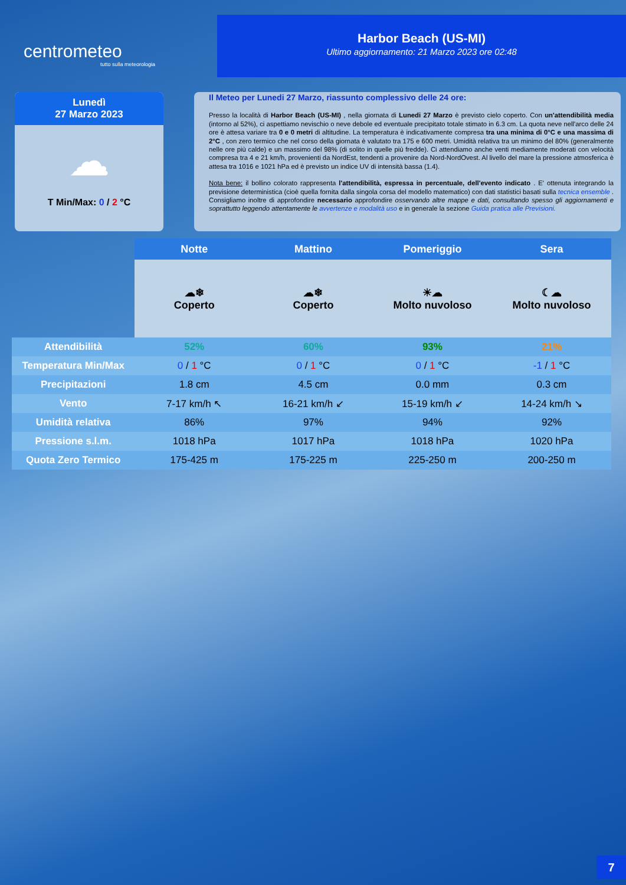centrometeo
tutto sulla meteorologia
Harbor Beach (US-MI)
Ultimo aggiornamento: 21 Marzo 2023 ore 02:48
Lunedì
27 Marzo 2023
☁
T Min/Max: 0 / 2 °C
Il Meteo per Lunedi 27 Marzo, riassunto complessivo delle 24 ore:
Presso la località di Harbor Beach (US-MI) , nella giornata di Lunedi 27 Marzo è previsto cielo coperto. Con un'attendibilità media (intorno al 52%), ci aspettiamo nevischio o neve debole ed eventuale precipitato totale stimato in 6.3 cm. La quota neve nell'arco delle 24 ore è attesa variare tra 0 e 0 metri di altitudine. La temperatura è indicativamente compresa tra una minima di 0°C e una massima di 2°C , con zero termico che nel corso della giornata è valutato tra 175 e 600 metri. Umidità relativa tra un minimo del 80% (generalmente nelle ore più calde) e un massimo del 98% (di solito in quelle più fredde). Ci attendiamo anche venti mediamente moderati con velocità compresa tra 4 e 21 km/h, provenienti da NordEst, tendenti a provenire da Nord-NordOvest. Al livello del mare la pressione atmosferica è attesa tra 1016 e 1021 hPa ed è previsto un indice UV di intensità bassa (1.4).
Nota bene: il bollino colorato rappresenta l'attendibilità, espressa in percentuale, dell'evento indicato . E' ottenuta integrando la previsione deterministica (cioè quella fornita dalla singola corsa del modello matematico) con dati statistici basati sulla tecnica ensemble . Consigliamo inoltre di approfondire necessario approfondire osservando altre mappe e dati, consultando spesso gli aggiornamenti e soprattutto leggendo attentamente le avvertenze e modalità uso e in generale la sezione Guida pratica alle Previsioni.
| | Notte | Mattino | Pomeriggio | Sera |
| | ☁❄ Coperto | ☁❄ Coperto | ☀☁ Molto nuvoloso | ☾☁ Molto nuvoloso |
| Attendibilità | 52% | 60% | 93% | 21% |
| Temperatura Min/Max | 0 / 1 °C | 0 / 1 °C | 0 / 1 °C | -1 / 1 °C |
| Precipitazioni | 1.8 cm | 4.5 cm | 0.0 mm | 0.3 cm |
| Vento | 7-17 km/h ↖ | 16-21 km/h ↙ | 15-19 km/h ↙ | 14-24 km/h ↘ |
| Umidità relativa | 86% | 97% | 94% | 92% |
| Pressione s.l.m. | 1018 hPa | 1017 hPa | 1018 hPa | 1020 hPa |
| Quota Zero Termico | 175-425 m | 175-225 m | 225-250 m | 200-250 m |
7